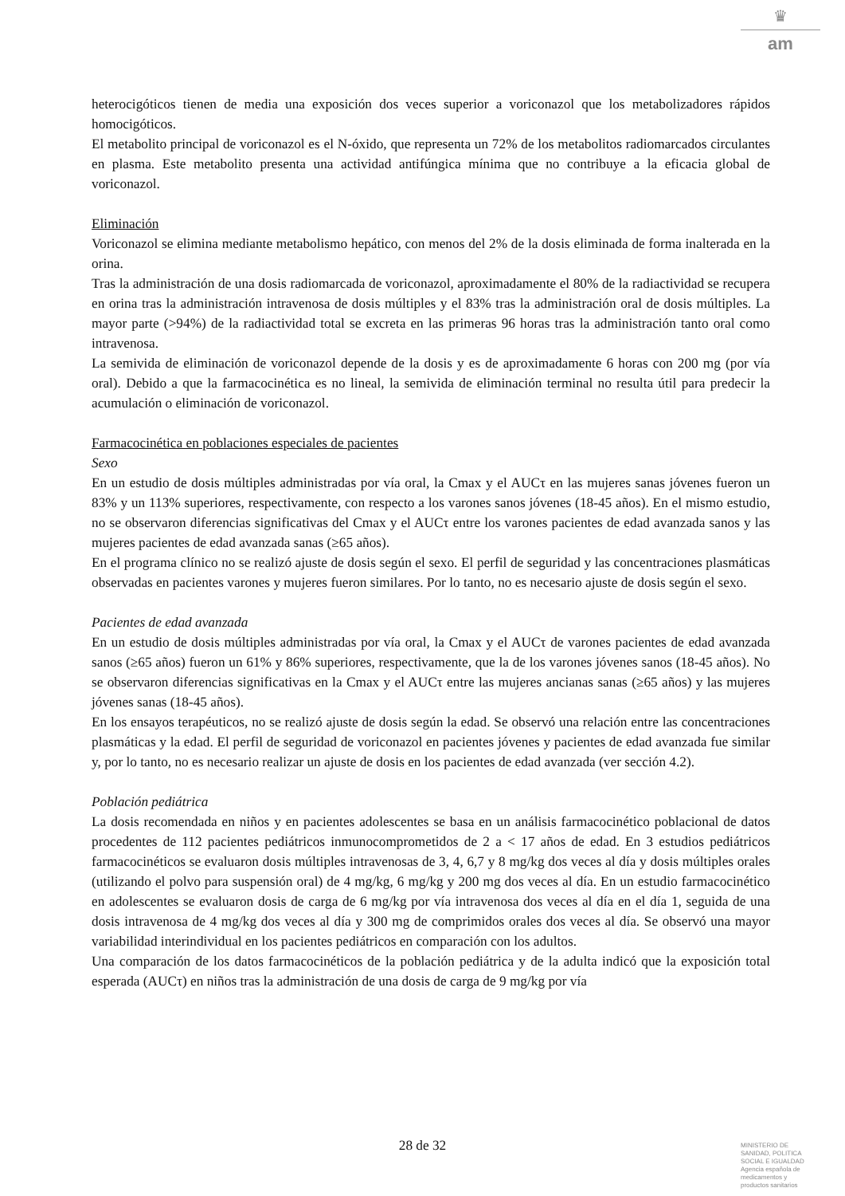♛
am
heterocigóticos tienen de media una exposición dos veces superior a voriconazol que los metabolizadores rápidos homocigóticos.
El metabolito principal de voriconazol es el N-óxido, que representa un 72% de los metabolitos radiomarcados circulantes en plasma. Este metabolito presenta una actividad antifúngica mínima que no contribuye a la eficacia global de voriconazol.
Eliminación
Voriconazol se elimina mediante metabolismo hepático, con menos del 2% de la dosis eliminada de forma inalterada en la orina.
Tras la administración de una dosis radiomarcada de voriconazol, aproximadamente el 80% de la radiactividad se recupera en orina tras la administración intravenosa de dosis múltiples y el 83% tras la administración oral de dosis múltiples. La mayor parte (>94%) de la radiactividad total se excreta en las primeras 96 horas tras la administración tanto oral como intravenosa.
La semivida de eliminación de voriconazol depende de la dosis y es de aproximadamente 6 horas con 200 mg (por vía oral). Debido a que la farmacocinética es no lineal, la semivida de eliminación terminal no resulta útil para predecir la acumulación o eliminación de voriconazol.
Farmacocinética en poblaciones especiales de pacientes
Sexo
En un estudio de dosis múltiples administradas por vía oral, la Cmax y el AUCτ en las mujeres sanas jóvenes fueron un 83% y un 113% superiores, respectivamente, con respecto a los varones sanos jóvenes (18-45 años). En el mismo estudio, no se observaron diferencias significativas del Cmax y el AUCτ entre los varones pacientes de edad avanzada sanos y las mujeres pacientes de edad avanzada sanas (≥65 años).
En el programa clínico no se realizó ajuste de dosis según el sexo. El perfil de seguridad y las concentraciones plasmáticas observadas en pacientes varones y mujeres fueron similares. Por lo tanto, no es necesario ajuste de dosis según el sexo.
Pacientes de edad avanzada
En un estudio de dosis múltiples administradas por vía oral, la Cmax y el AUCτ de varones pacientes de edad avanzada sanos (≥65 años) fueron un 61% y 86% superiores, respectivamente, que la de los varones jóvenes sanos (18-45 años). No se observaron diferencias significativas en la Cmax y el AUCτ entre las mujeres ancianas sanas (≥65 años) y las mujeres jóvenes sanas (18-45 años).
En los ensayos terapéuticos, no se realizó ajuste de dosis según la edad. Se observó una relación entre las concentraciones plasmáticas y la edad. El perfil de seguridad de voriconazol en pacientes jóvenes y pacientes de edad avanzada fue similar y, por lo tanto, no es necesario realizar un ajuste de dosis en los pacientes de edad avanzada (ver sección 4.2).
Población pediátrica
La dosis recomendada en niños y en pacientes adolescentes se basa en un análisis farmacocinético poblacional de datos procedentes de 112 pacientes pediátricos inmunocomprometidos de 2 a < 17 años de edad. En 3 estudios pediátricos farmacocinéticos se evaluaron dosis múltiples intravenosas de 3, 4, 6,7 y 8 mg/kg dos veces al día y dosis múltiples orales (utilizando el polvo para suspensión oral) de 4 mg/kg, 6 mg/kg y 200 mg dos veces al día. En un estudio farmacocinético en adolescentes se evaluaron dosis de carga de 6 mg/kg por vía intravenosa dos veces al día en el día 1, seguida de una dosis intravenosa de 4 mg/kg dos veces al día y 300 mg de comprimidos orales dos veces al día. Se observó una mayor variabilidad interindividual en los pacientes pediátricos en comparación con los adultos.
Una comparación de los datos farmacocinéticos de la población pediátrica y de la adulta indicó que la exposición total esperada (AUCτ) en niños tras la administración de una dosis de carga de 9 mg/kg por vía
28 de 32
MINISTERIO DE
SANIDAD, POLITICA
SOCIAL E IGUALDAD
Agencia española de
medicamentos y
productos sanitarios